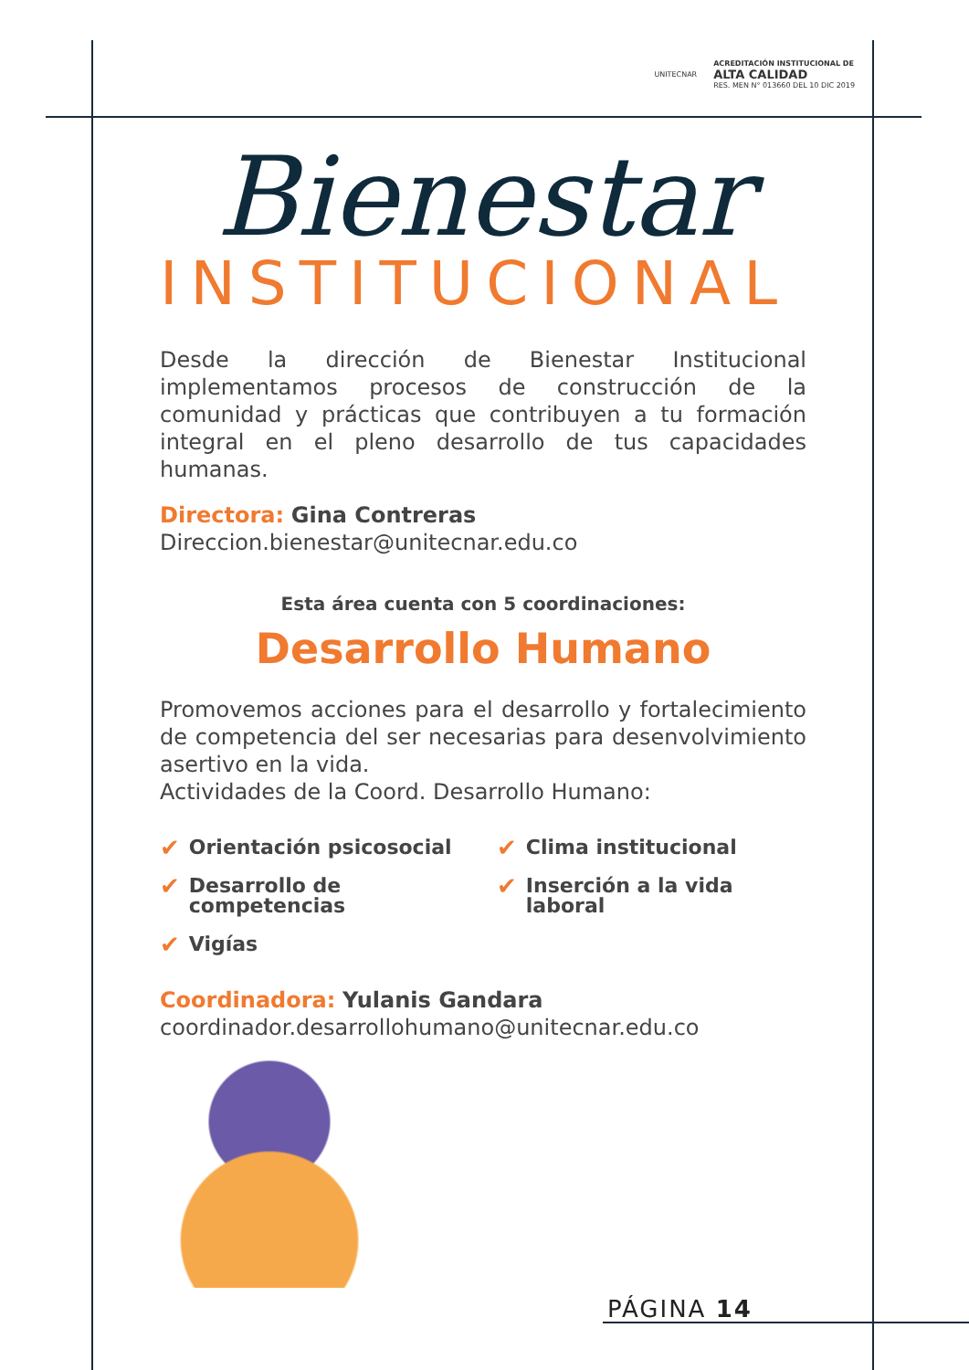UNITECNAR
ACREDITACIÓN INSTITUCIONAL DE
ALTA CALIDAD
RES. MEN N° 013660 DEL 10 DIC 2019
Bienestar
INSTITUCIONAL
Desde la dirección de Bienestar Institucional implementamos procesos de construcción de la comunidad y prácticas que contribuyen a tu formación integral en el pleno desarrollo de tus capacidades humanas.
Directora: Gina Contreras
Direccion.bienestar@unitecnar.edu.co
Esta área cuenta con 5 coordinaciones:
Desarrollo Humano
Promovemos acciones para el desarrollo y fortalecimiento de competencia del ser necesarias para desenvolvimiento asertivo en la vida.
Actividades de la Coord. Desarrollo Humano:
✔ Orientación psicosocial
✔ Clima institucional
✔ Desarrollo de competencias
✔ Inserción a la vida laboral
✔ Vigías
Coordinadora: Yulanis Gandara
coordinador.desarrollohumano@unitecnar.edu.co
PÁGINA 14